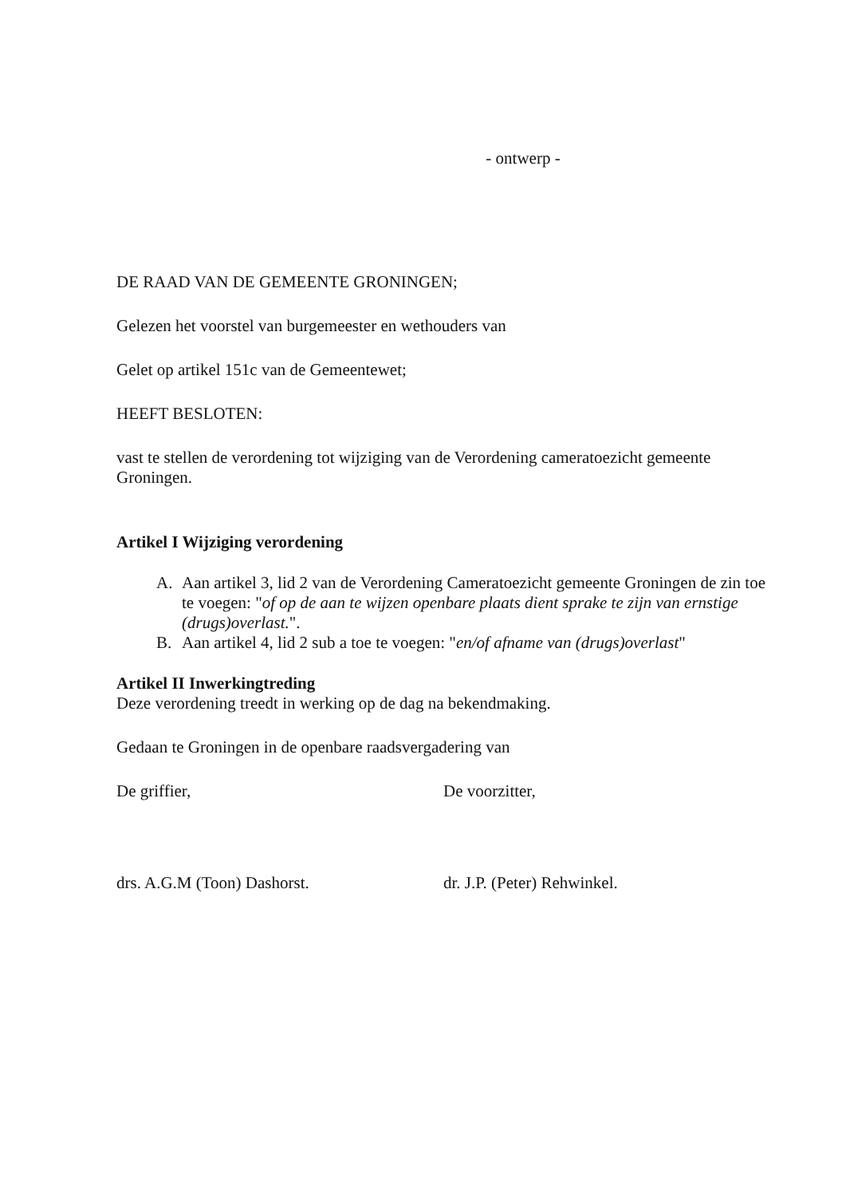- ontwerp -
DE RAAD VAN DE GEMEENTE GRONINGEN;
Gelezen het voorstel van burgemeester en wethouders van
Gelet op artikel 151c van de Gemeentewet;
HEEFT BESLOTEN:
vast te stellen de verordening tot wijziging van de Verordening cameratoezicht gemeente Groningen.
Artikel I Wijziging verordening
A. Aan artikel 3, lid 2 van de Verordening Cameratoezicht gemeente Groningen de zin toe te voegen: "of op de aan te wijzen openbare plaats dient sprake te zijn van ernstige (drugs)overlast.".
B. Aan artikel 4, lid 2 sub a toe te voegen: "en/of afname van (drugs)overlast"
Artikel II Inwerkingtreding
Deze verordening treedt in werking op de dag na bekendmaking.
Gedaan te Groningen in de openbare raadsvergadering van
De griffier, De voorzitter,
drs. A.G.M (Toon) Dashorst. dr. J.P. (Peter) Rehwinkel.